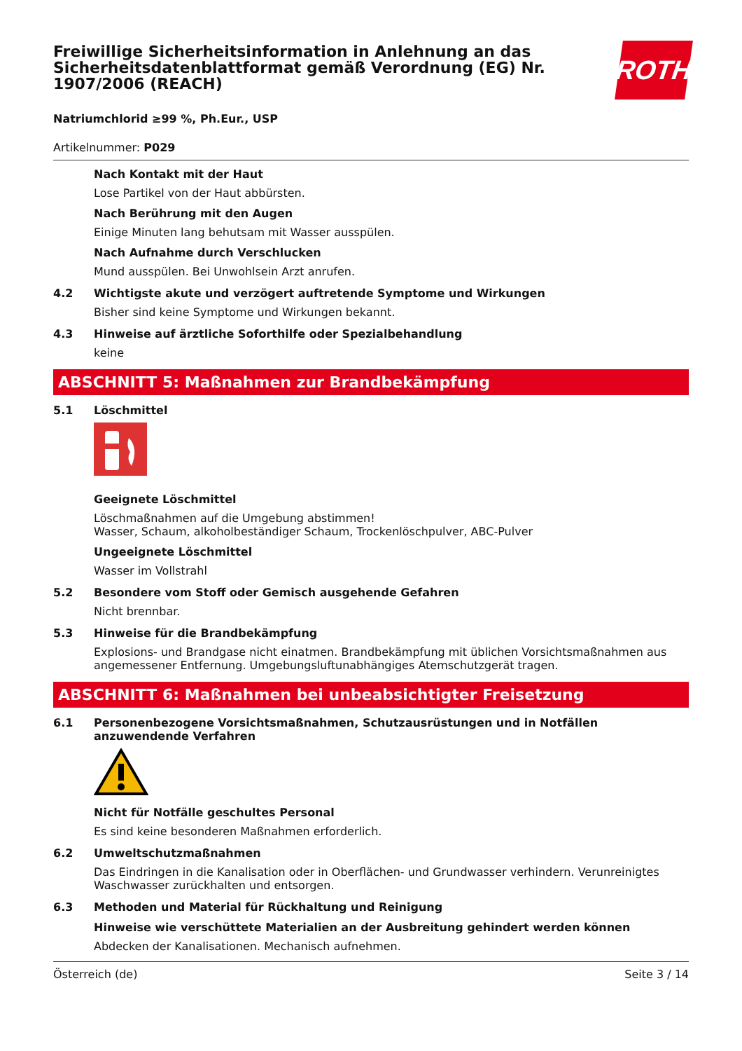Freiwillige Sicherheitsinformation in Anlehnung an das Sicherheitsdatenblattformat gemäß Verordnung (EG) Nr. 1907/2006 (REACH)
ROTH
Natriumchlorid ≥99 %, Ph.Eur., USP
Artikelnummer: P029
Nach Kontakt mit der Haut
Lose Partikel von der Haut abbürsten.
Nach Berührung mit den Augen
Einige Minuten lang behutsam mit Wasser ausspülen.
Nach Aufnahme durch Verschlucken
Mund ausspülen. Bei Unwohlsein Arzt anrufen.
4.2 Wichtigste akute und verzögert auftretende Symptome und Wirkungen
Bisher sind keine Symptome und Wirkungen bekannt.
4.3 Hinweise auf ärztliche Soforthilfe oder Spezialbehandlung
keine
ABSCHNITT 5: Maßnahmen zur Brandbekämpfung
5.1 Löschmittel
Geeignete Löschmittel
Löschmaßnahmen auf die Umgebung abstimmen!
Wasser, Schaum, alkoholbeständiger Schaum, Trockenlöschpulver, ABC-Pulver
Ungeeignete Löschmittel
Wasser im Vollstrahl
5.2 Besondere vom Stoff oder Gemisch ausgehende Gefahren
Nicht brennbar.
5.3 Hinweise für die Brandbekämpfung
Explosions- und Brandgase nicht einatmen. Brandbekämpfung mit üblichen Vorsichtsmaßnahmen aus angemessener Entfernung. Umgebungsluftunabhängiges Atemschutzgerät tragen.
ABSCHNITT 6: Maßnahmen bei unbeabsichtigter Freisetzung
6.1 Personenbezogene Vorsichtsmaßnahmen, Schutzausrüstungen und in Notfällen anzuwendende Verfahren
Nicht für Notfälle geschultes Personal
Es sind keine besonderen Maßnahmen erforderlich.
6.2 Umweltschutzmaßnahmen
Das Eindringen in die Kanalisation oder in Oberflächen- und Grundwasser verhindern. Verunreinigtes Waschwasser zurückhalten und entsorgen.
6.3 Methoden und Material für Rückhaltung und Reinigung
Hinweise wie verschüttete Materialien an der Ausbreitung gehindert werden können
Abdecken der Kanalisationen. Mechanisch aufnehmen.
Österreich (de) Seite 3 / 14